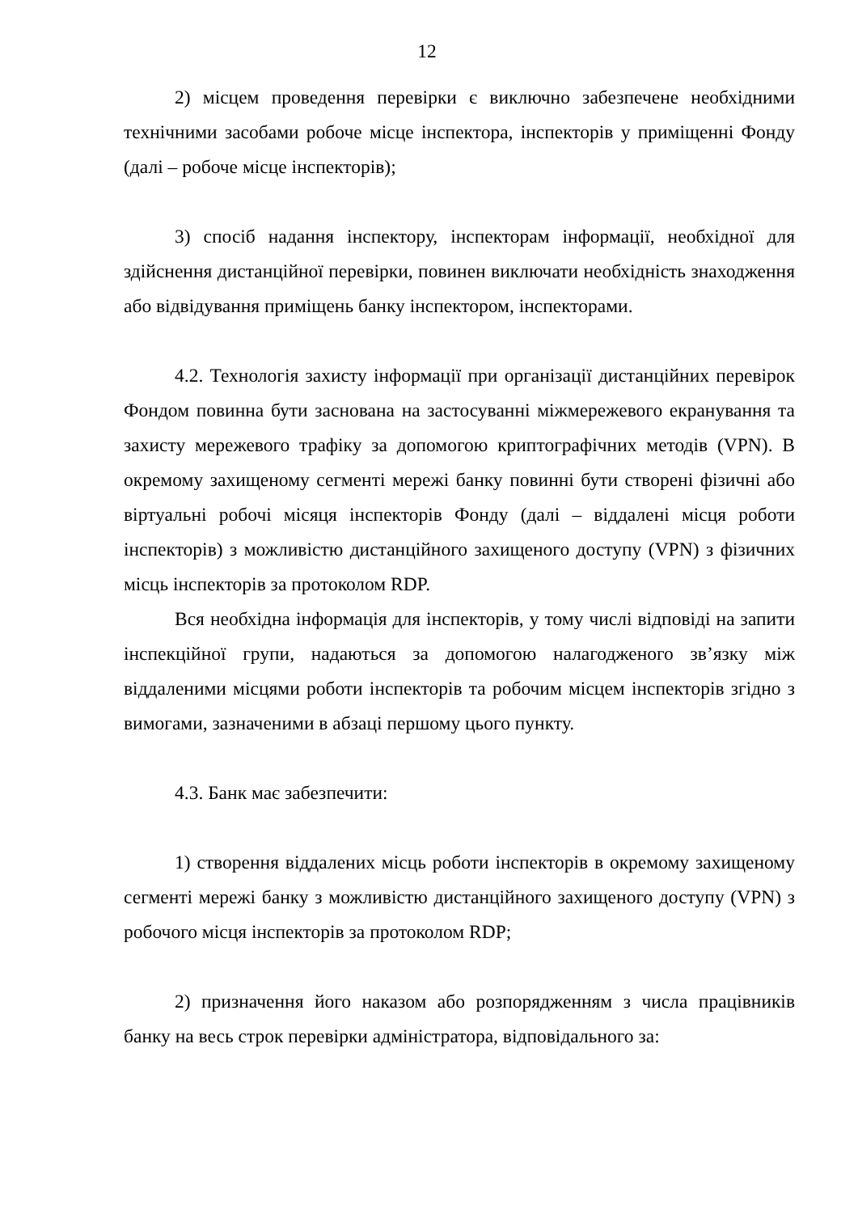12
2) місцем проведення перевірки є виключно забезпечене необхідними технічними засобами робоче місце інспектора, інспекторів у приміщенні Фонду (далі – робоче місце інспекторів);
3) спосіб надання інспектору, інспекторам інформації, необхідної для здійснення дистанційної перевірки, повинен виключати необхідність знаходження або відвідування приміщень банку інспектором, інспекторами.
4.2. Технологія захисту інформації при організації дистанційних перевірок Фондом повинна бути заснована на застосуванні міжмережевого екранування та захисту мережевого трафіку за допомогою криптографічних методів (VPN). В окремому захищеному сегменті мережі банку повинні бути створені фізичні або віртуальні робочі місяця інспекторів Фонду (далі – віддалені місця роботи інспекторів) з можливістю дистанційного захищеного доступу (VPN) з фізичних місць інспекторів за протоколом RDP.
Вся необхідна інформація для інспекторів, у тому числі відповіді на запити інспекційної групи, надаються за допомогою налагодженого зв’язку між віддаленими місцями роботи інспекторів та робочим місцем інспекторів згідно з вимогами, зазначеними в абзаці першому цього пункту.
4.3. Банк має забезпечити:
1) створення віддалених місць роботи інспекторів в окремому захищеному сегменті мережі банку з можливістю дистанційного захищеного доступу (VPN) з робочого місця інспекторів за протоколом RDP;
2) призначення його наказом або розпорядженням з числа працівників банку на весь строк перевірки адміністратора, відповідального за: